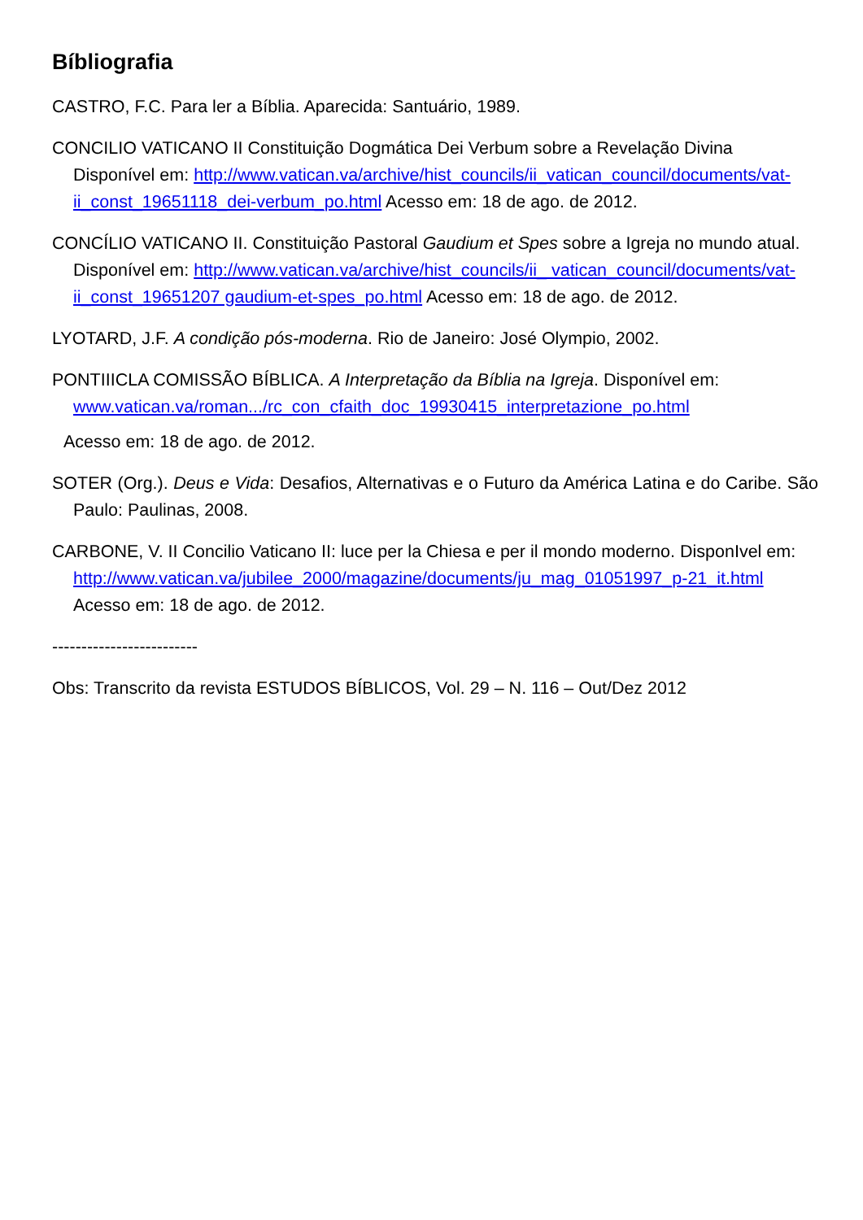Bíbliografia
CASTRO, F.C. Para ler a Bíblia. Aparecida: Santuário, 1989.
CONCILIO VATICANO II Constituição Dogmática Dei Verbum sobre a Revelação Divina Disponível em: http://www.vatican.va/archive/hist_councils/ii_vatican_council/documents/vat-ii_const_19651118_dei-verbum_po.html Acesso em: 18 de ago. de 2012.
CONCÍLIO VATICANO II. Constituição Pastoral Gaudium et Spes sobre a Igreja no mundo atual. Disponível em: http://www.vatican.va/archive/hist_councils/ii_ vatican_council/documents/vat- ii_const_19651207 gaudium-et-spes_po.html Acesso em: 18 de ago. de 2012.
LYOTARD, J.F. A condição pós-moderna. Rio de Janeiro: José Olympio, 2002.
PONTIIICLA COMISSÃO BÍBLICA. A Interpretação da Bíblia na Igreja. Disponível em: www.vatican.va/roman.../rc_con_cfaith_doc_19930415_interpretazione_po.html
Acesso em: 18 de ago. de 2012.
SOTER (Org.). Deus e Vida: Desafios, Alternativas e o Futuro da América Latina e do Caribe. São Paulo: Paulinas, 2008.
CARBONE, V. II Concilio Vaticano II: luce per la Chiesa e per il mondo moderno. DisponIvel em: http://www.vatican.va/jubilee_2000/magazine/documents/ju_mag_01051997_p-21_it.html Acesso em: 18 de ago. de 2012.
-------------------------
Obs: Transcrito da revista ESTUDOS BÍBLICOS, Vol. 29 – N. 116 – Out/Dez 2012